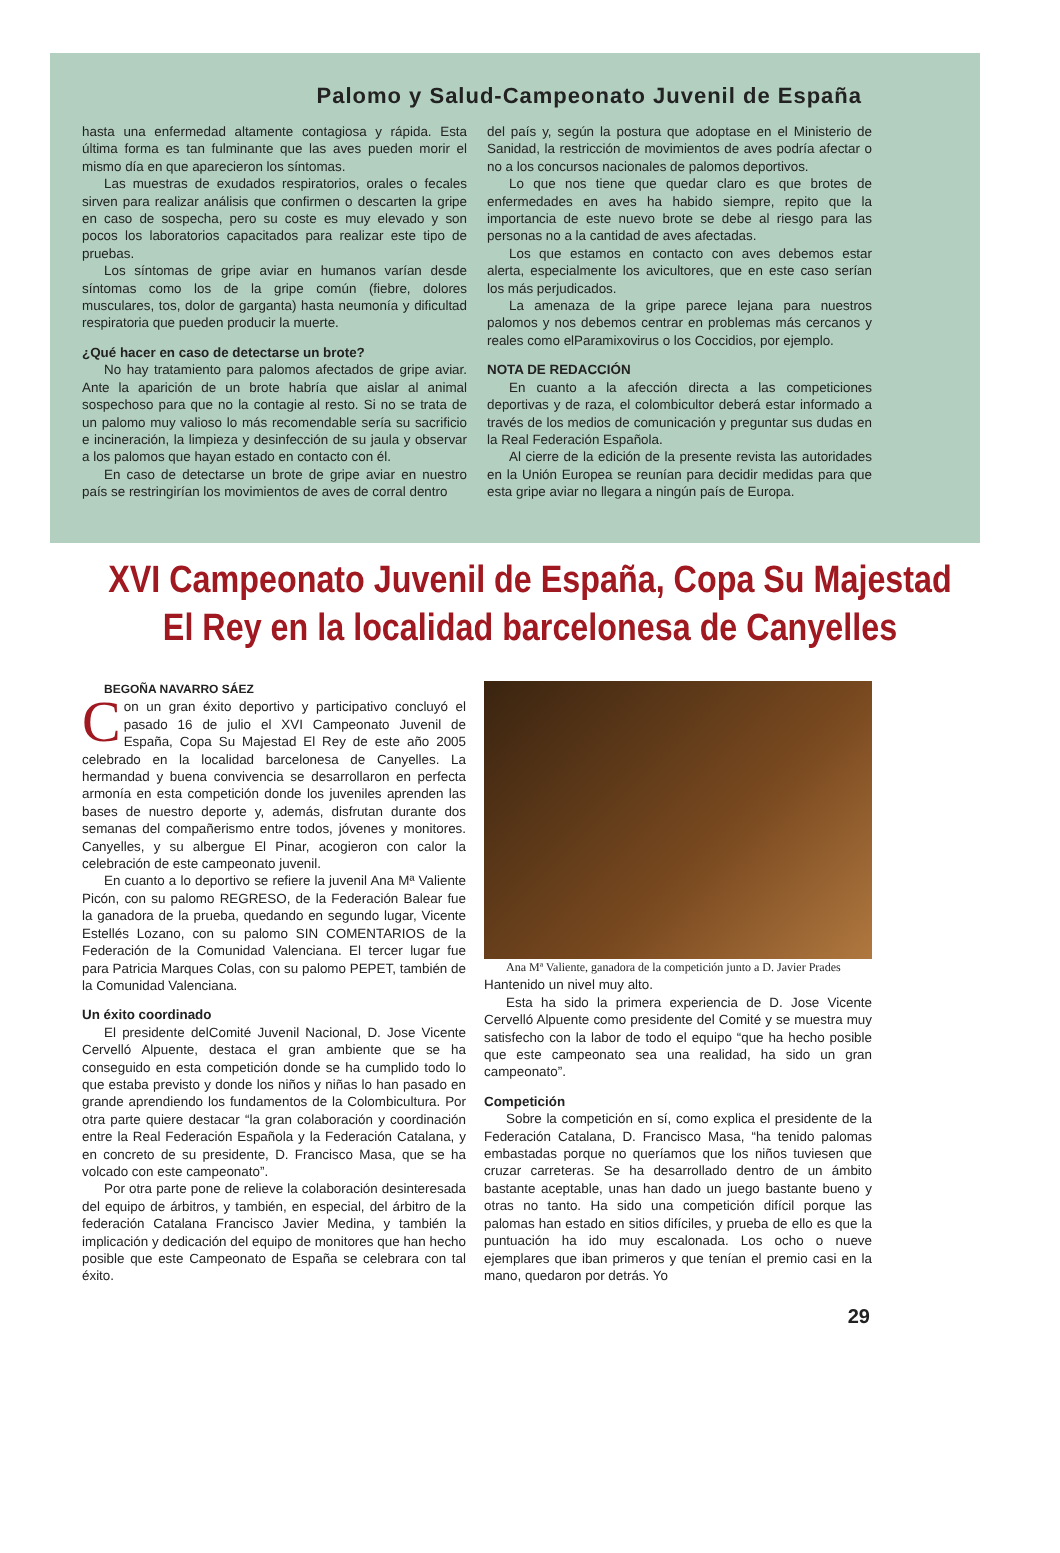Palomo y Salud-Campeonato Juvenil de España
hasta una enfermedad altamente contagiosa y rápida. Esta última forma es tan fulminante que las aves pueden morir el mismo día en que aparecieron los síntomas.
Las muestras de exudados respiratorios, orales o fecales sirven para realizar análisis que confirmen o descarten la gripe en caso de sospecha, pero su coste es muy elevado y son pocos los laboratorios capacitados para realizar este tipo de pruebas.
Los síntomas de gripe aviar en humanos varían desde síntomas como los de la gripe común (fiebre, dolores musculares, tos, dolor de garganta) hasta neumonía y dificultad respiratoria que pueden producir la muerte.
¿Qué hacer en caso de detectarse un brote?
No hay tratamiento para palomos afectados de gripe aviar. Ante la aparición de un brote habría que aislar al animal sospechoso para que no la contagie al resto. Si no se trata de un palomo muy valioso lo más recomendable sería su sacrificio e incineración, la limpieza y desinfección de su jaula y observar a los palomos que hayan estado en contacto con él.
En caso de detectarse un brote de gripe aviar en nuestro país se restringirían los movimientos de aves de corral dentro
del país y, según la postura que adoptase en el Ministerio de Sanidad, la restricción de movimientos de aves podría afectar o no a los concursos nacionales de palomos deportivos.
Lo que nos tiene que quedar claro es que brotes de enfermedades en aves ha habido siempre, repito que la importancia de este nuevo brote se debe al riesgo para las personas no a la cantidad de aves afectadas.
Los que estamos en contacto con aves debemos estar alerta, especialmente los avicultores, que en este caso serían los más perjudicados.
La amenaza de la gripe parece lejana para nuestros palomos y nos debemos centrar en problemas más cercanos y reales como elParamixovirus o los Coccidios, por ejemplo.
NOTA DE REDACCIÓN
En cuanto a la afección directa a las competiciones deportivas y de raza, el colombicultor deberá estar informado a través de los medios de comunicación y preguntar sus dudas en la Real Federación Española.
Al cierre de la edición de la presente revista las autoridades en la Unión Europea se reunían para decidir medidas para que esta gripe aviar no llegara a ningún país de Europa.
XVI Campeonato Juvenil de España, Copa Su Majestad
El Rey en la localidad barcelonesa de Canyelles
BEGOÑA NAVARRO SÁEZ
Con un gran éxito deportivo y participativo concluyó el pasado 16 de julio el XVI Campeonato Juvenil de España, Copa Su Majestad El Rey de este año 2005 celebrado en la localidad barcelonesa de Canyelles. La hermandad y buena convivencia se desarrollaron en perfecta armonía en esta competición donde los juveniles aprenden las bases de nuestro deporte y, además, disfrutan durante dos semanas del compañerismo entre todos, jóvenes y monitores. Canyelles, y su albergue El Pinar, acogieron con calor la celebración de este campeonato juvenil.
En cuanto a lo deportivo se refiere la juvenil Ana Mª Valiente Picón, con su palomo REGRESO, de la Federación Balear fue la ganadora de la prueba, quedando en segundo lugar, Vicente Estellés Lozano, con su palomo SIN COMENTARIOS de la Federación de la Comunidad Valenciana. El tercer lugar fue para Patricia Marques Colas, con su palomo PEPET, también de la Comunidad Valenciana.
Un éxito coordinado
El presidente delComité Juvenil Nacional, D. Jose Vicente Cervelló Alpuente, destaca el gran ambiente que se ha conseguido en esta competición donde se ha cumplido todo lo que estaba previsto y donde los niños y niñas lo han pasado en grande aprendiendo los fundamentos de la Colombicultura. Por otra parte quiere destacar “la gran colaboración y coordinación entre la Real Federación Española y la Federación Catalana, y en concreto de su presidente, D. Francisco Masa, que se ha volcado con este campeonato”.
Por otra parte pone de relieve la colaboración desinteresada del equipo de árbitros, y también, en especial, del árbitro de la federación Catalana Francisco Javier Medina, y también la implicación y dedicación del equipo de monitores que han hecho posible que este Campeonato de España se celebrara con tal éxito.
Ana Mª Valiente, ganadora de la competición junto a D. Javier Prades
Hantenido un nivel muy alto.
Esta ha sido la primera experiencia de D. Jose Vicente Cervelló Alpuente como presidente del Comité y se muestra muy satisfecho con la labor de todo el equipo “que ha hecho posible que este campeonato sea una realidad, ha sido un gran campeonato”.
Competición
Sobre la competición en sí, como explica el presidente de la Federación Catalana, D. Francisco Masa, “ha tenido palomas embastadas porque no queríamos que los niños tuviesen que cruzar carreteras. Se ha desarrollado dentro de un ámbito bastante aceptable, unas han dado un juego bastante bueno y otras no tanto. Ha sido una competición difícil porque las palomas han estado en sitios difíciles, y prueba de ello es que la puntuación ha ido muy escalonada. Los ocho o nueve ejemplares que iban primeros y que tenían el premio casi en la mano, quedaron por detrás. Yo
29